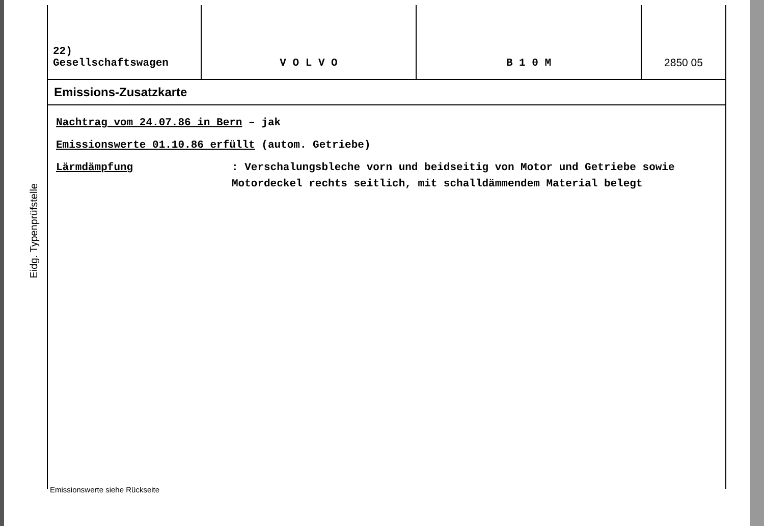Eidg. Typenprüfstelle
| 22) Gesellschaftswagen | V O L V O | B 1 0 M | 2850 05 |
Emissions-Zusatzkarte
Nachtrag vom 24.07.86 in Bern – jak
Emissionswerte 01.10.86 erfüllt (autom. Getriebe)
Lärmdämpfung : Verschalungsbleche vorn und beidseitig von Motor und Getriebe sowie Motordeckel rechts seitlich, mit schalldämmendem Material belegt
Emissionswerte siehe Rückseite